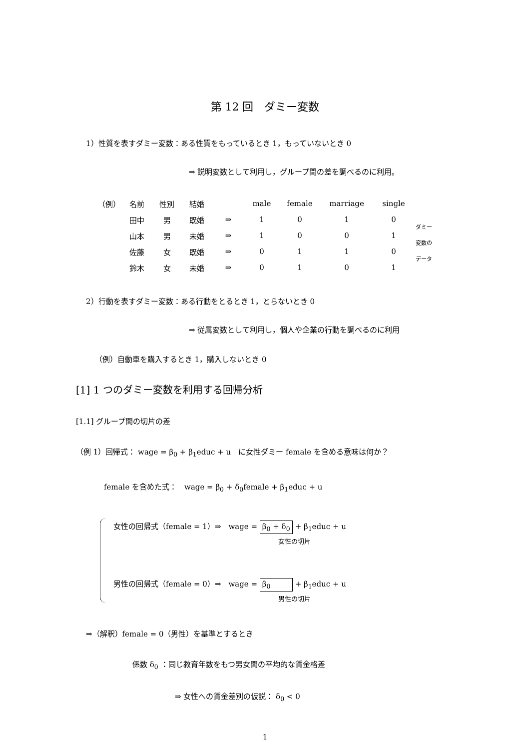第 12 回　ダミー変数
1）性質を表すダミー変数：ある性質をもっているとき 1，もっていないとき 0
⇒ 説明変数として利用し，グループ間の差を調べるのに利用。
| （例） | 名前 | 性別 | 結婚 | | male | female | marriage | single | |
| | 田中 | 男 | 既婚 | ⇒ | 1 | 0 | 1 | 0 | ダミー 変数の データ |
| | 山本 | 男 | 未婚 | ⇒ | 1 | 0 | 0 | 1 | |
| | 佐藤 | 女 | 既婚 | ⇒ | 0 | 1 | 1 | 0 | |
| | 鈴木 | 女 | 未婚 | ⇒ | 0 | 1 | 0 | 1 | |
2）行動を表すダミー変数：ある行動をとるとき 1，とらないとき 0
⇒ 従属変数として利用し，個人や企業の行動を調べるのに利用
（例）自動車を購入するとき 1，購入しないとき 0
[1] 1 つのダミー変数を利用する回帰分析
[1.1] グループ間の切片の差
（例 1）回帰式： wage = β<sub>0</sub> + β<sub>1</sub>educ + u　に女性ダミー female を含める意味は何か？
female を含めた式：　wage = β<sub>0</sub> + δ<sub>0</sub>female + β<sub>1</sub>educ + u
女性の回帰式（female = 1）⇒　wage = β<sub>0</sub> + δ<sub>0</sub> + β<sub>1</sub>educ + u
女性の切片
男性の回帰式（female = 0）⇒　wage = β<sub>0</sub> + β<sub>1</sub>educ + u
男性の切片
⇒（解釈）female = 0（男性）を基準とするとき
係数 δ<sub>0</sub> ：同じ教育年数をもつ男女間の平均的な賃金格差
⇒ 女性への賃金差別の仮説： δ<sub>0</sub> < 0
1